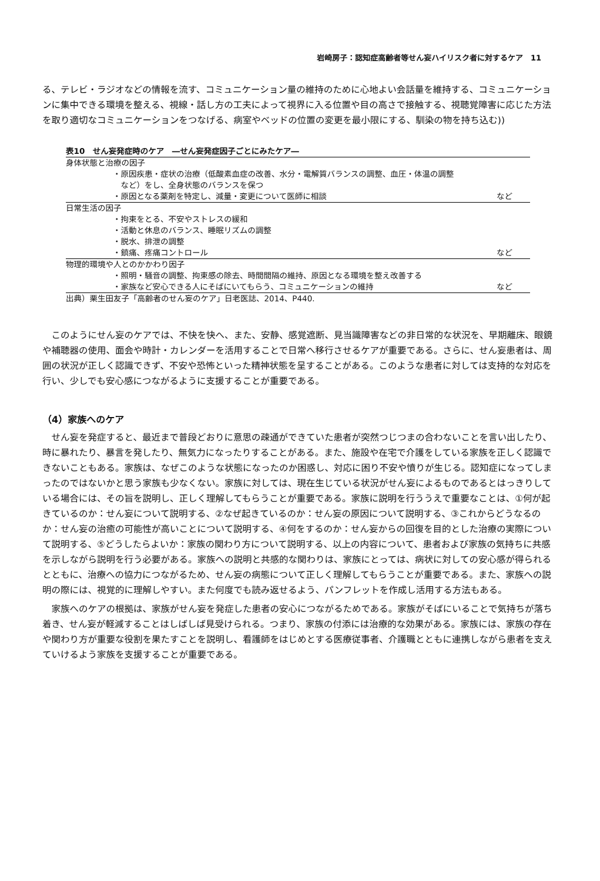岩崎房子：認知症高齢者等せん妄ハイリスク者に対するケア　11
る、テレビ・ラジオなどの情報を流す、コミュニケーション量の維持のために心地よい会話量を維持する、コミュニケーションに集中できる環境を整える、視線・話し方の工夫によって視界に入る位置や目の高さで接触する、視聴覚障害に応じた方法を取り適切なコミュニケーションをつなげる、病室やベッドの位置の変更を最小限にする、馴染の物を持ち込む))
| 表10 せん妄発症時のケア ―せん妄発症因子ごとにみたケア― | |
| 身体状態と治療の因子 | |
| ・原因疾患・症状の治療（低酸素血症の改善、水分・電解質バランスの調整、血圧・体温の調整 など）をし、全身状態のバランスを保つ | |
| ・原因となる薬剤を特定し、減量・変更について医師に相談 | など |
| 日常生活の因子 | |
| ・拘束をとる、不安やストレスの緩和 ・活動と休息のバランス、睡眠リズムの調整 ・脱水、排泄の調整 | |
| ・鎮痛、疼痛コントロール | など |
| 物理的環境や人とのかかわり因子 | |
| ・照明・騒音の調整、拘束感の除去、時間間隔の維持、原因となる環境を整え改善する | |
| ・家族など安心できる人にそばにいてもらう、コミュニケーションの維持 | など |
| 出典）栗生田友子「高齢者のせん妄のケア」日老医誌、2014、P440. | |
このようにせん妄のケアでは、不快を快へ、また、安静、感覚遮断、見当識障害などの非日常的な状況を、早期離床、眼鏡や補聴器の使用、面会や時計・カレンダーを活用することで日常へ移行させるケアが重要である。さらに、せん妄患者は、周囲の状況が正しく認識できず、不安や恐怖といった精神状態を呈することがある。このような患者に対しては支持的な対応を行い、少しでも安心感につながるように支援することが重要である。
（4）家族へのケア
せん妄を発症すると、最近まで普段どおりに意思の疎通ができていた患者が突然つじつまの合わないことを言い出したり、時に暴れたり、暴言を発したり、無気力になったりすることがある。また、施設や在宅で介護をしている家族を正しく認識できないこともある。家族は、なぜこのような状態になったのか困惑し、対応に困り不安や憤りが生じる。認知症になってしまったのではないかと思う家族も少なくない。家族に対しては、現在生じている状況がせん妄によるものであるとはっきりしている場合には、その旨を説明し、正しく理解してもらうことが重要である。家族に説明を行ううえで重要なことは、①何が起きているのか：せん妄について説明する、②なぜ起きているのか：せん妄の原因について説明する、③これからどうなるのか：せん妄の治癒の可能性が高いことについて説明する、④何をするのか：せん妄からの回復を目的とした治療の実際について説明する、⑤どうしたらよいか：家族の関わり方について説明する、以上の内容について、患者および家族の気持ちに共感を示しながら説明を行う必要がある。家族への説明と共感的な関わりは、家族にとっては、病状に対しての安心感が得られるとともに、治療への協力につながるため、せん妄の病態について正しく理解してもらうことが重要である。また、家族への説明の際には、視覚的に理解しやすい。また何度でも読み返せるよう、パンフレットを作成し活用する方法もある。
家族へのケアの根拠は、家族がせん妄を発症した患者の安心につながるためである。家族がそばにいることで気持ちが落ち着き、せん妄が軽減することはしばしば見受けられる。つまり、家族の付添には治療的な効果がある。家族には、家族の存在や関わり方が重要な役割を果たすことを説明し、看護師をはじめとする医療従事者、介護職とともに連携しながら患者を支えていけるよう家族を支援することが重要である。